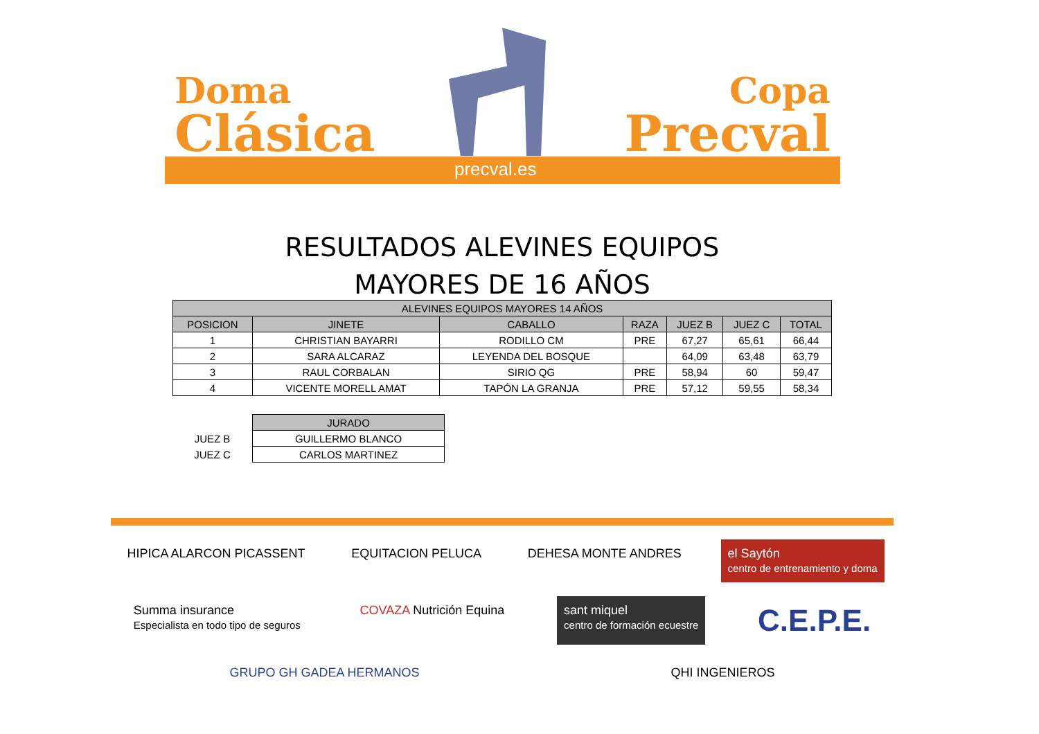Doma
Clásica
Copa
Precval
precval.es
RESULTADOS ALEVINES EQUIPOS
MAYORES DE 16 AÑOS
| ALEVINES EQUIPOS MAYORES 14 AÑOS | | | | | | |
| --- | --- | --- | --- | --- | --- | --- |
| POSICION | JINETE | CABALLO | RAZA | JUEZ B | JUEZ C | TOTAL |
| 1 | CHRISTIAN BAYARRI | RODILLO CM | PRE | 67,27 | 65,61 | 66,44 |
| 2 | SARA ALCARAZ | LEYENDA DEL BOSQUE | | 64,09 | 63,48 | 63,79 |
| 3 | RAUL CORBALAN | SIRIO QG | PRE | 58,94 | 60 | 59,47 |
| 4 | VICENTE MORELL AMAT | TAPÓN LA GRANJA | PRE | 57,12 | 59,55 | 58,34 |
| | JURADO |
| JUEZ B | GUILLERMO BLANCO |
| JUEZ C | CARLOS MARTINEZ |
HIPICA ALARCON PICASSENT
EQUITACION PELUCA
DEHESA MONTE ANDRES
el Saytón
centro de entrenamiento y doma
Summa insurance
Especialista en todo tipo de seguros
COVAZA Nutrición Equina
sant miquel
centro de formación ecuestre
C.E.P.E.
GRUPO GH GADEA HERMANOS
QHI INGENIEROS